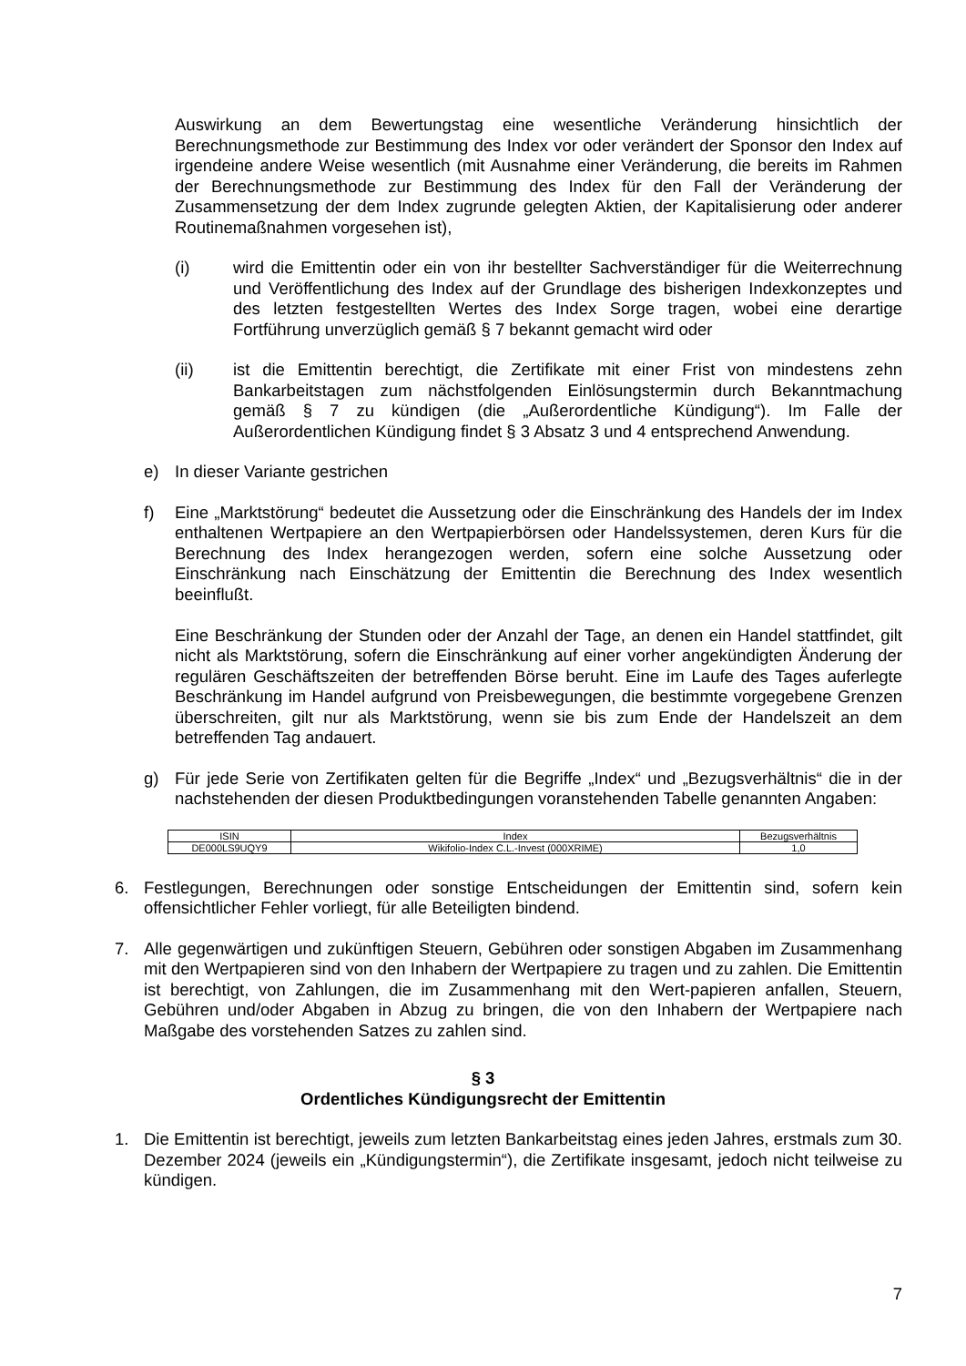Auswirkung an dem Bewertungstag eine wesentliche Veränderung hinsichtlich der Berechnungsmethode zur Bestimmung des Index vor oder verändert der Sponsor den Index auf irgendeine andere Weise wesentlich (mit Ausnahme einer Veränderung, die bereits im Rahmen der Berechnungsmethode zur Bestimmung des Index für den Fall der Veränderung der Zusammensetzung der dem Index zugrunde gelegten Aktien, der Kapitalisierung oder anderer Routinemaßnahmen vorgesehen ist),
(i) wird die Emittentin oder ein von ihr bestellter Sachverständiger für die Weiterrechnung und Veröffentlichung des Index auf der Grundlage des bisherigen Indexkonzeptes und des letzten festgestellten Wertes des Index Sorge tragen, wobei eine derartige Fortführung unverzüglich gemäß § 7 bekannt gemacht wird oder
(ii) ist die Emittentin berechtigt, die Zertifikate mit einer Frist von mindestens zehn Bankarbeitstagen zum nächstfolgenden Einlösungstermin durch Bekanntmachung gemäß § 7 zu kündigen (die „Außerordentliche Kündigung“). Im Falle der Außerordentlichen Kündigung findet § 3 Absatz 3 und 4 entsprechend Anwendung.
e) In dieser Variante gestrichen
f) Eine „Marktstörung“ bedeutet die Aussetzung oder die Einschränkung des Handels der im Index enthaltenen Wertpapiere an den Wertpapierbörsen oder Handelssystemen, deren Kurs für die Berechnung des Index herangezogen werden, sofern eine solche Aussetzung oder Einschränkung nach Einschätzung der Emittentin die Berechnung des Index wesentlich beeinflußt.
Eine Beschränkung der Stunden oder der Anzahl der Tage, an denen ein Handel stattfindet, gilt nicht als Marktstörung, sofern die Einschränkung auf einer vorher angekündigten Änderung der regulären Geschäftszeiten der betreffenden Börse beruht. Eine im Laufe des Tages auferlegte Beschränkung im Handel aufgrund von Preisbewegungen, die bestimmte vorgegebene Grenzen überschreiten, gilt nur als Marktstörung, wenn sie bis zum Ende der Handelszeit an dem betreffenden Tag andauert.
g) Für jede Serie von Zertifikaten gelten für die Begriffe „Index“ und „Bezugsverhältnis“ die in der nachstehenden der diesen Produktbedingungen voranstehenden Tabelle genannten Angaben:
| ISIN | Index | Bezugsverhältnis |
| --- | --- | --- |
| DE000LS9UQY9 | Wikifolio-Index C.L.-Invest (000XRIME) | 1,0 |
6. Festlegungen, Berechnungen oder sonstige Entscheidungen der Emittentin sind, sofern kein offensichtlicher Fehler vorliegt, für alle Beteiligten bindend.
7. Alle gegenwärtigen und zukünftigen Steuern, Gebühren oder sonstigen Abgaben im Zusammenhang mit den Wertpapieren sind von den Inhabern der Wertpapiere zu tragen und zu zahlen. Die Emittentin ist berechtigt, von Zahlungen, die im Zusammenhang mit den Wert-papieren anfallen, Steuern, Gebühren und/oder Abgaben in Abzug zu bringen, die von den Inhabern der Wertpapiere nach Maßgabe des vorstehenden Satzes zu zahlen sind.
§ 3
Ordentliches Kündigungsrecht der Emittentin
1. Die Emittentin ist berechtigt, jeweils zum letzten Bankarbeitstag eines jeden Jahres, erstmals zum 30. Dezember 2024 (jeweils ein „Kündigungstermin“), die Zertifikate insgesamt, jedoch nicht teilweise zu kündigen.
7